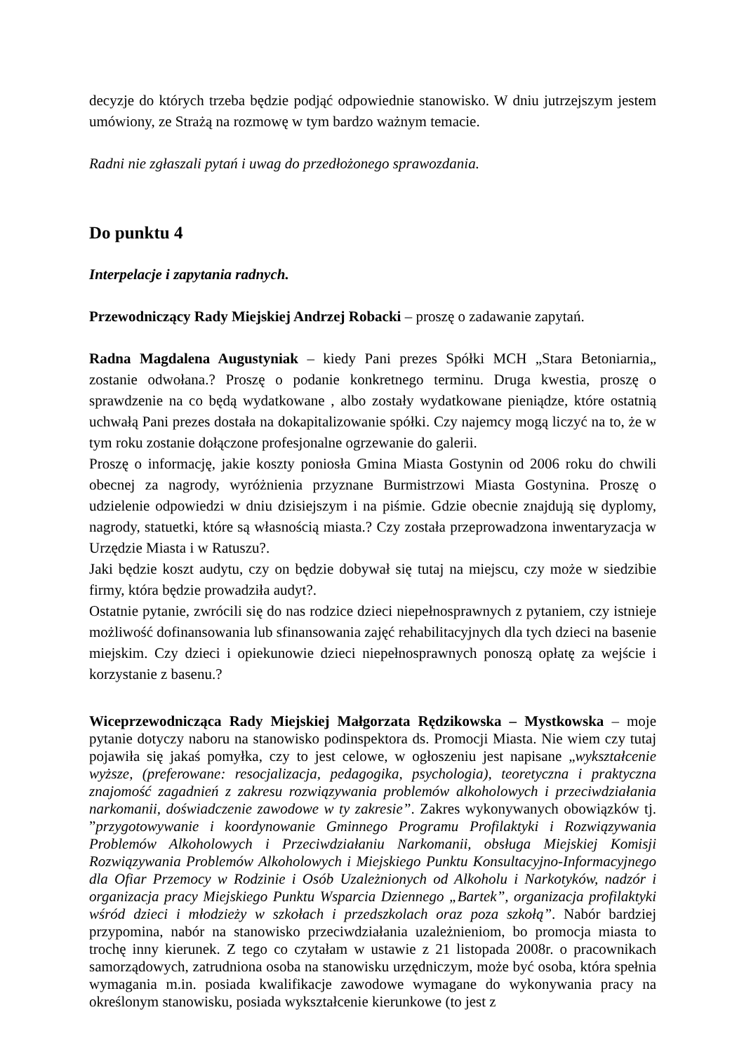decyzje do których trzeba będzie podjąć odpowiednie stanowisko. W dniu jutrzejszym jestem umówiony, ze Strażą na rozmowę w tym bardzo ważnym temacie.
Radni nie zgłaszali pytań i uwag do przedłożonego sprawozdania.
Do punktu 4
Interpelacje i zapytania radnych.
Przewodniczący Rady Miejskiej Andrzej Robacki – proszę o zadawanie zapytań.
Radna Magdalena Augustyniak – kiedy Pani prezes Spółki MCH „Stara Betoniarnia„ zostanie odwołana.? Proszę o podanie konkretnego terminu. Druga kwestia, proszę o sprawdzenie na co będą wydatkowane , albo zostały wydatkowane pieniądze, które ostatnią uchwałą Pani prezes dostała na dokapitalizowanie spółki. Czy najemcy mogą liczyć na to, że w tym roku zostanie dołączone profesjonalne ogrzewanie do galerii.
Proszę o informację, jakie koszty poniosła Gmina Miasta Gostynin od 2006 roku do chwili obecnej za nagrody, wyróżnienia przyznane Burmistrzowi Miasta Gostynina. Proszę o udzielenie odpowiedzi w dniu dzisiejszym i na piśmie. Gdzie obecnie znajdują się dyplomy, nagrody, statuetki, które są własnością miasta.? Czy została przeprowadzona inwentaryzacja w Urzędzie Miasta i w Ratuszu?.
Jaki będzie koszt audytu, czy on będzie dobywał się tutaj na miejscu, czy może w siedzibie firmy, która będzie prowadziła audyt?.
Ostatnie pytanie, zwrócili się do nas rodzice dzieci niepełnosprawnych z pytaniem, czy istnieje możliwość dofinansowania lub sfinansowania zajęć rehabilitacyjnych dla tych dzieci na basenie miejskim. Czy dzieci i opiekunowie dzieci niepełnosprawnych ponoszą opłatę za wejście i korzystanie z basenu.?
Wiceprzewodnicząca Rady Miejskiej Małgorzata Rędzikowska – Mystkowska – moje pytanie dotyczy naboru na stanowisko podinspektora ds. Promocji Miasta. Nie wiem czy tutaj pojawiła się jakaś pomyłka, czy to jest celowe, w ogłoszeniu jest napisane „wykształcenie wyższe, (preferowane: resocjalizacja, pedagogika, psychologia), teoretyczna i praktyczna znajomość zagadnień z zakresu rozwiązywania problemów alkoholowych i przeciwdziałania narkomanii, doświadczenie zawodowe w ty zakresie”. Zakres wykonywanych obowiązków tj. ”przygotowywanie i koordynowanie Gminnego Programu Profilaktyki i Rozwiązywania Problemów Alkoholowych i Przeciwdziałaniu Narkomanii, obsługa Miejskiej Komisji Rozwiązywania Problemów Alkoholowych i Miejskiego Punktu Konsultacyjno-Informacyjnego dla Ofiar Przemocy w Rodzinie i Osób Uzależnionych od Alkoholu i Narkotyków, nadzór i organizacja pracy Miejskiego Punktu Wsparcia Dziennego „Bartek”, organizacja profilaktyki wśród dzieci i młodzieży w szkołach i przedszkolach oraz poza szkołą”. Nabór bardziej przypomina, nabór na stanowisko przeciwdziałania uzależnieniom, bo promocja miasta to trochę inny kierunek. Z tego co czytałam w ustawie z 21 listopada 2008r. o pracownikach samorządowych, zatrudniona osoba na stanowisku urzędniczym, może być osoba, która spełnia wymagania m.in. posiada kwalifikacje zawodowe wymagane do wykonywania pracy na określonym stanowisku, posiada wykształcenie kierunkowe (to jest z